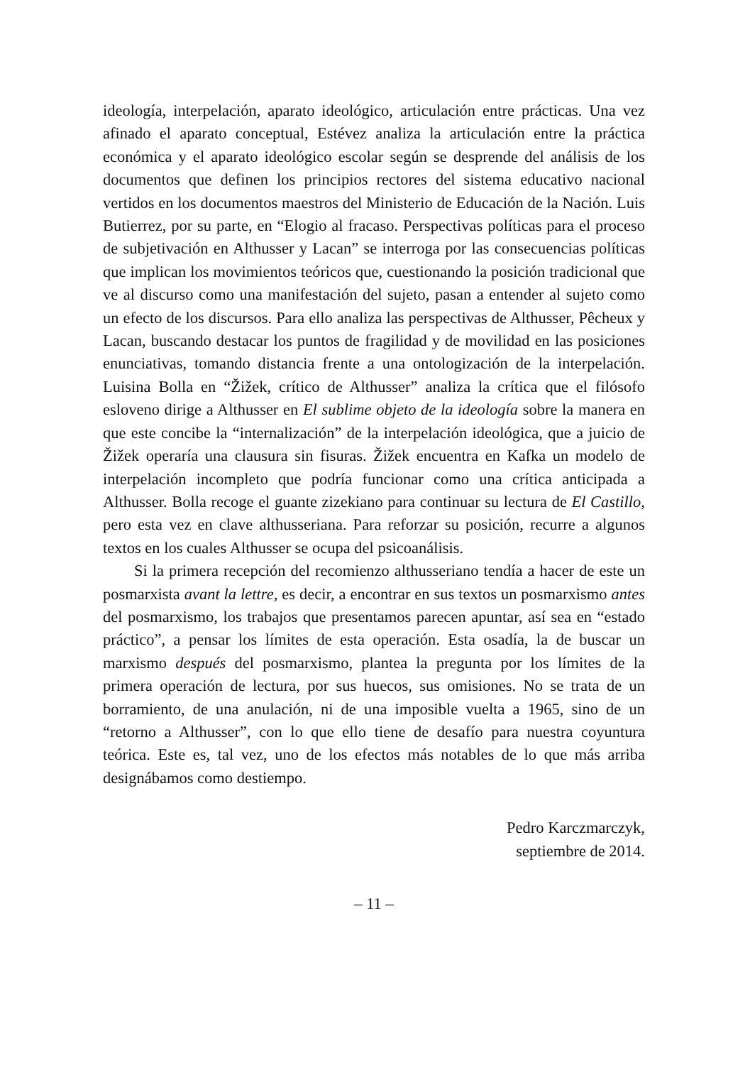ideología, interpelación, aparato ideológico, articulación entre prácticas. Una vez afinado el aparato conceptual, Estévez analiza la articulación entre la práctica económica y el aparato ideológico escolar según se desprende del análisis de los documentos que definen los principios rectores del sistema educativo nacional vertidos en los documentos maestros del Ministerio de Educación de la Nación. Luis Butierrez, por su parte, en “Elogio al fracaso. Perspectivas políticas para el proceso de subjetivación en Althusser y Lacan” se interroga por las consecuencias políticas que implican los movimientos teóricos que, cuestionando la posición tradicional que ve al discurso como una manifestación del sujeto, pasan a entender al sujeto como un efecto de los discursos. Para ello analiza las perspectivas de Althusser, Pêcheux y Lacan, buscando destacar los puntos de fragilidad y de movilidad en las posiciones enunciativas, tomando distancia frente a una ontologización de la interpelación. Luisina Bolla en “Žižek, crítico de Althusser” analiza la crítica que el filósofo esloveno dirige a Althusser en El sublime objeto de la ideología sobre la manera en que este concibe la “internalización” de la interpelación ideológica, que a juicio de Žižek operaría una clausura sin fisuras. Žižek encuentra en Kafka un modelo de interpelación incompleto que podría funcionar como una crítica anticipada a Althusser. Bolla recoge el guante zizekiano para continuar su lectura de El Castillo, pero esta vez en clave althusseriana. Para reforzar su posición, recurre a algunos textos en los cuales Althusser se ocupa del psicoanálisis.
Si la primera recepción del recomienzo althusseriano tendía a hacer de este un posmarxista avant la lettre, es decir, a encontrar en sus textos un posmarxismo antes del posmarxismo, los trabajos que presentamos parecen apuntar, así sea en “estado práctico”, a pensar los límites de esta operación. Esta osadía, la de buscar un marxismo después del posmarxismo, plantea la pregunta por los límites de la primera operación de lectura, por sus huecos, sus omisiones. No se trata de un borramiento, de una anulación, ni de una imposible vuelta a 1965, sino de un “retorno a Althusser”, con lo que ello tiene de desafío para nuestra coyuntura teórica. Este es, tal vez, uno de los efectos más notables de lo que más arriba designábamos como destiempo.
Pedro Karczmarczyk,
septiembre de 2014.
– 11 –